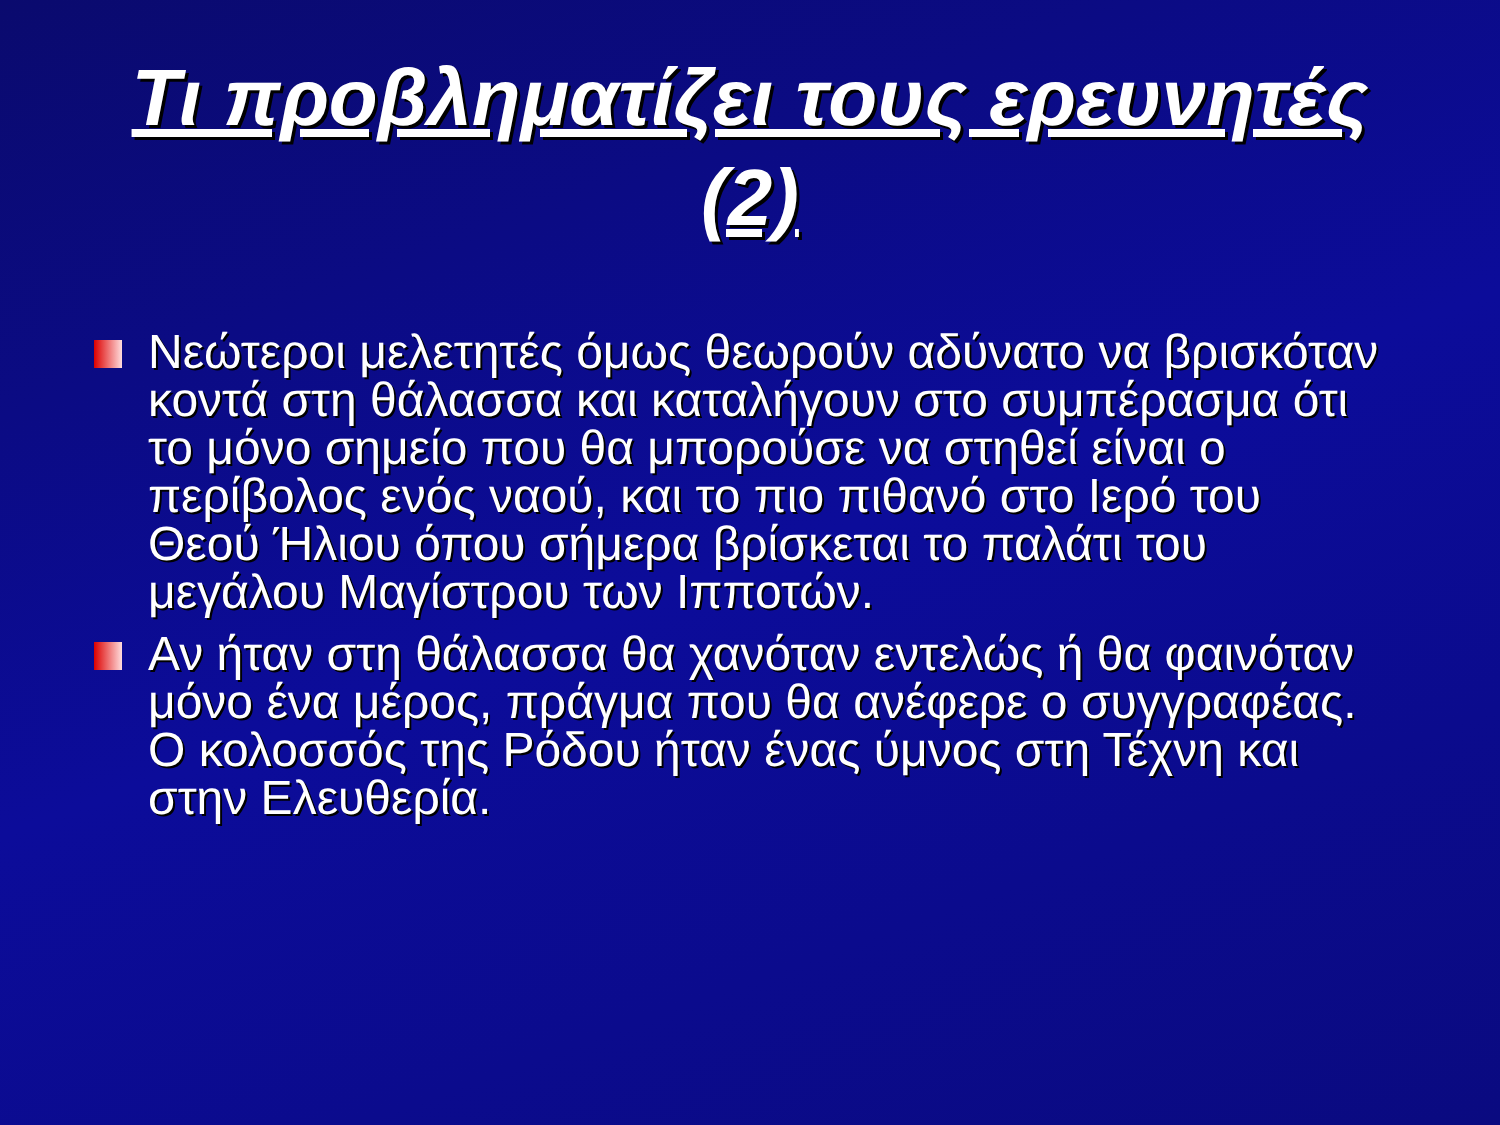Τι προβληματίζει τους ερευνητές
(2)
Νεώτεροι μελετητές όμως θεωρούν αδύνατο να βρισκόταν κοντά στη θάλασσα και καταλήγουν στο συμπέρασμα ότι το μόνο σημείο που θα μπορούσε να στηθεί είναι ο περίβολος ενός ναού, και το πιο πιθανό στο Ιερό του Θεού Ήλιου όπου σήμερα βρίσκεται το παλάτι του μεγάλου Μαγίστρου των Ιπποτών.
Αν ήταν στη θάλασσα θα χανόταν εντελώς ή θα φαινόταν μόνο ένα μέρος, πράγμα που θα ανέφερε ο συγγραφέας.
Ο κολοσσός της Ρόδου ήταν ένας ύμνος στη Τέχνη και στην Ελευθερία.